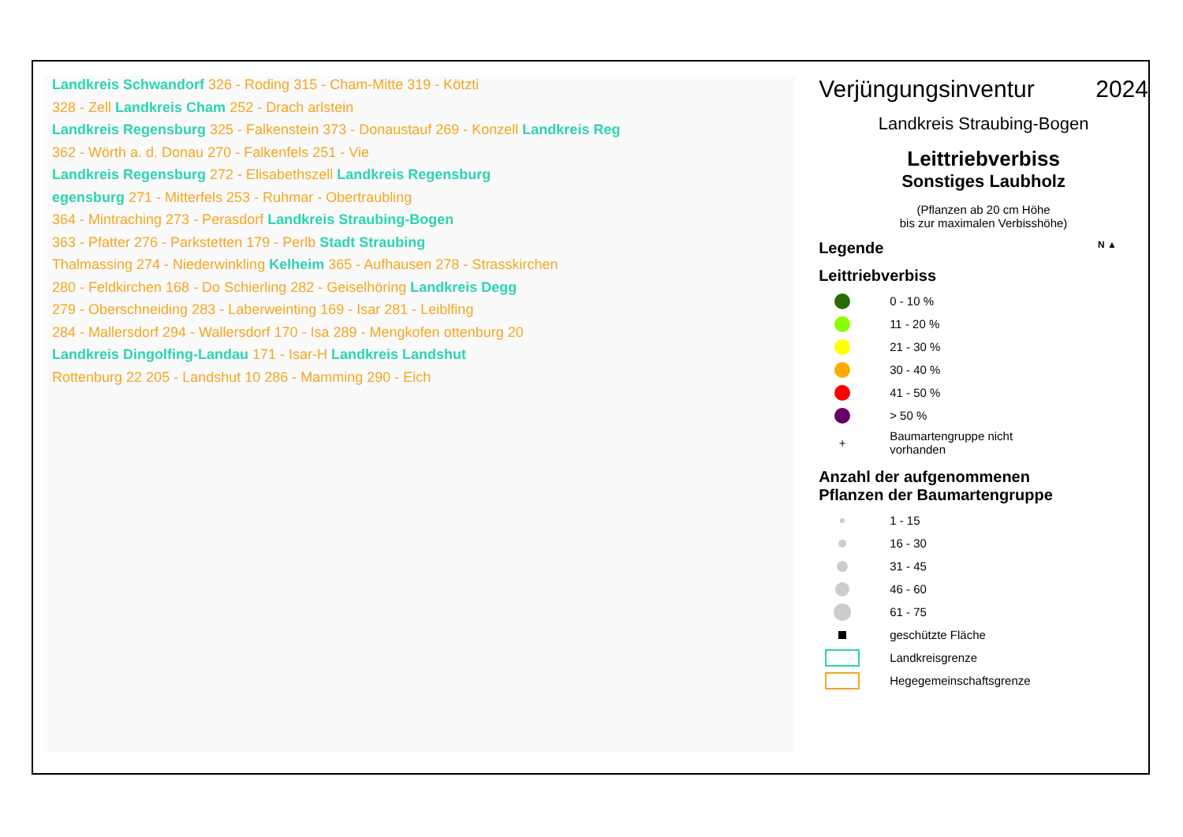Landkreis Schwandorf 326 - Roding 315 - Cham-Mitte 319 - Kötzti
328 - Zell Landkreis Cham 252 - Drach arlstein
Landkreis Regensburg 325 - Falkenstein 373 - Donaustauf 269 - Konzell Landkreis Reg
362 - Wörth a. d. Donau 270 - Falkenfels 251 - Vie
Landkreis Regensburg 272 - Elisabethszell Landkreis Regensburg
egensburg 271 - Mitterfels 253 - Ruhmar - Obertraubling
364 - Mintraching 273 - Perasdorf Landkreis Straubing-Bogen
363 - Pfatter 276 - Parkstetten 179 - Perlb Stadt Straubing
Thalmassing 274 - Niederwinkling Kelheim 365 - Aufhausen 278 - Strasskirchen
280 - Feldkirchen 168 - Do Schierling 282 - Geiselhöring Landkreis Degg
279 - Oberschneiding 283 - Laberweinting 169 - Isar 281 - Leiblfing
284 - Mallersdorf 294 - Wallersdorf 170 - Isa 289 - Mengkofen ottenburg 20
Landkreis Dingolfing-Landau 171 - Isar-H Landkreis Landshut
Rottenburg 22 205 - Landshut 10 286 - Mamming 290 - Eich
Verjüngungsinventur 2024
Landkreis Straubing-Bogen
Leittriebverbiss
Sonstiges Laubholz
(Pflanzen ab 20 cm Höhe
bis zur maximalen Verbisshöhe)
Legende N ▲
Leittriebverbiss
0 - 10 %
11 - 20 %
21 - 30 %
30 - 40 %
41 - 50 %
> 50 %
+ Baumartengruppe nicht
vorhanden
Anzahl der aufgenommenen
Pflanzen der Baumartengruppe
1 - 15
16 - 30
31 - 45
46 - 60
61 - 75
geschützte Fläche
Landkreisgrenze
Hegegemeinschaftsgrenze